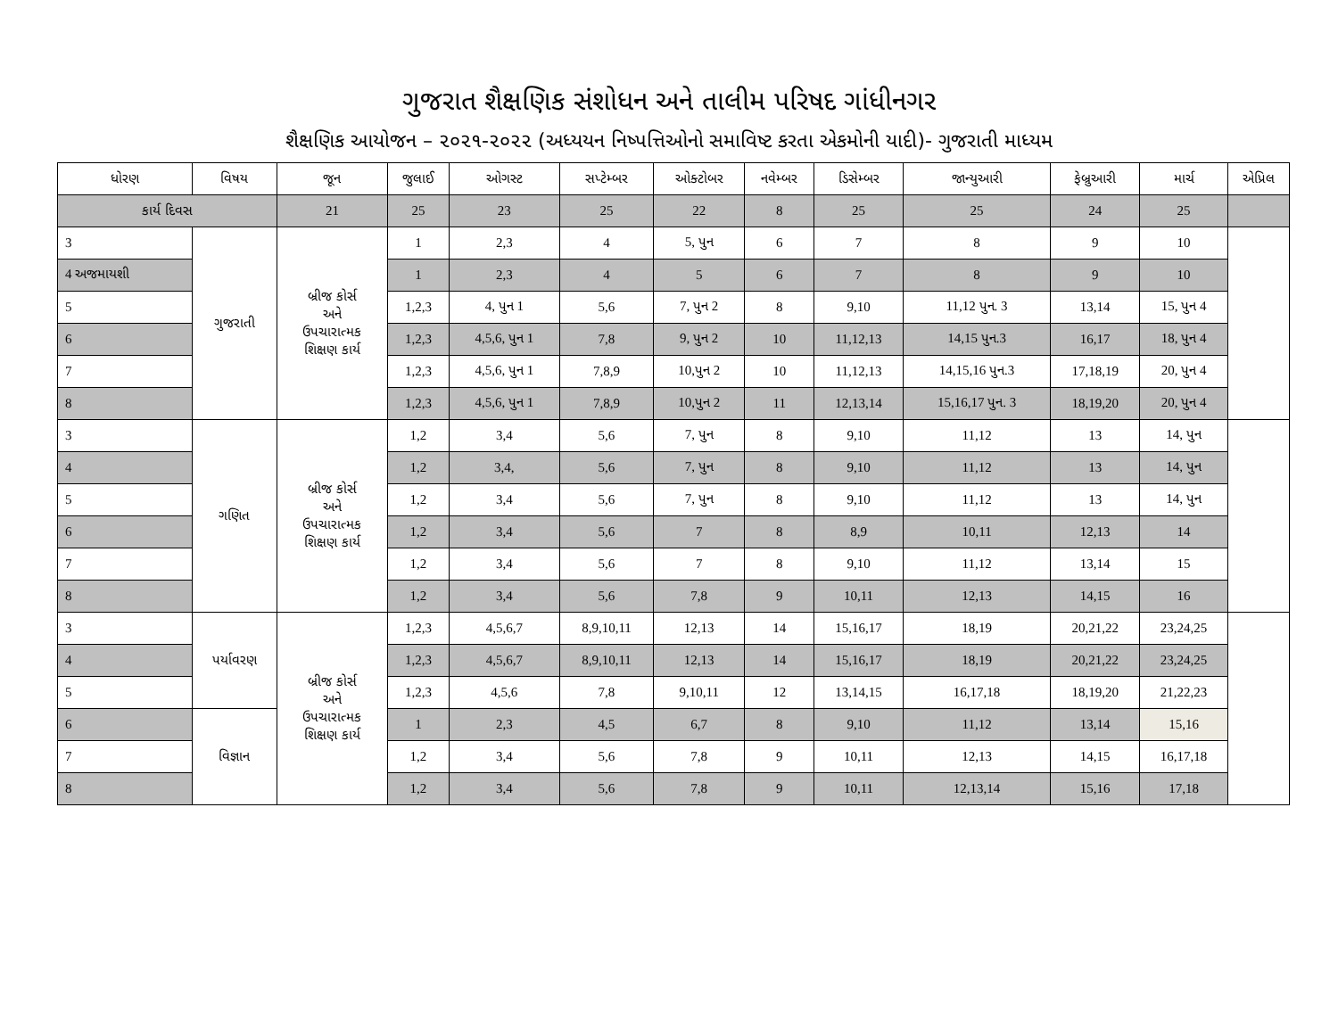ગુજરાત શૈક્ષણિક સંશોધન અને તાલીમ પરિષદ ગાંધીનગર
શૈક્ષણિક આયોજન – ૨૦૨૧-૨૦૨૨ (અધ્યયન નિષ્પત્તિઓનો સમાવિષ્ટ કરતા એકમોની યાદી)- ગુજરાતી માધ્યમ
| ધોરણ | વિષય | જૂન | જુલાઈ | ઓગસ્ટ | સપ્ટેમ્બર | ઓક્ટોબર | નવેમ્બર | ડિસેમ્બર | જાન્યુઆરી | ફેબ્રુઆરી | માર્ચ | એપ્રિલ |
| --- | --- | --- | --- | --- | --- | --- | --- | --- | --- | --- | --- | --- |
| કાર્ય દિવસ | | 21 | 25 | 23 | 25 | 22 | 8 | 25 | 25 | 24 | 25 | |
| 3 | ગુજરાતી | બ્રીજ કોર્સ અને ઉપચારાત્મક શિક્ષણ કાર્ય | 1 | 2,3 | 4 | 5, પુન | 6 | 7 | 8 | 9 | 10 | |
| 4 અજમાયશી | | | 1 | 2,3 | 4 | 5 | 6 | 7 | 8 | 9 | 10 | |
| 5 | | | 1,2,3 | 4, પુન 1 | 5,6 | 7, પુન 2 | 8 | 9,10 | 11,12 પુન. 3 | 13,14 | 15, પુન 4 | |
| 6 | | | 1,2,3 | 4,5,6, પુન 1 | 7,8 | 9, પુન 2 | 10 | 11,12,13 | 14,15 પુન.3 | 16,17 | 18, પુન 4 | |
| 7 | | | 1,2,3 | 4,5,6, પુન 1 | 7,8,9 | 10,પુન 2 | 10 | 11,12,13 | 14,15,16 પુન.3 | 17,18,19 | 20, પુન 4 | |
| 8 | | | 1,2,3 | 4,5,6, પુન 1 | 7,8,9 | 10,પુન 2 | 11 | 12,13,14 | 15,16,17 પુન. 3 | 18,19,20 | 20, પુન 4 | |
| 3 | ગણિત | બ્રીજ કોર્સ અને ઉપચારાત્મક શિક્ષણ કાર્ય | 1,2 | 3,4 | 5,6 | 7, પુન | 8 | 9,10 | 11,12 | 13 | 14, પુન | |
| 4 | | | 1,2 | 3,4, | 5,6 | 7, પુન | 8 | 9,10 | 11,12 | 13 | 14, પુન | |
| 5 | | | 1,2 | 3,4 | 5,6 | 7, પુન | 8 | 9,10 | 11,12 | 13 | 14, પુન | |
| 6 | | | 1,2 | 3,4 | 5,6 | 7 | 8 | 8,9 | 10,11 | 12,13 | 14 | |
| 7 | | | 1,2 | 3,4 | 5,6 | 7 | 8 | 9,10 | 11,12 | 13,14 | 15 | |
| 8 | | | 1,2 | 3,4 | 5,6 | 7,8 | 9 | 10,11 | 12,13 | 14,15 | 16 | |
| 3 | પર્યાવરણ | બ્રીજ કોર્સ અને ઉપચારાત્મક શિક્ષણ કાર્ય | 1,2,3 | 4,5,6,7 | 8,9,10,11 | 12,13 | 14 | 15,16,17 | 18,19 | 20,21,22 | 23,24,25 | |
| 4 | | | 1,2,3 | 4,5,6,7 | 8,9,10,11 | 12,13 | 14 | 15,16,17 | 18,19 | 20,21,22 | 23,24,25 | |
| 5 | | | 1,2,3 | 4,5,6 | 7,8 | 9,10,11 | 12 | 13,14,15 | 16,17,18 | 18,19,20 | 21,22,23 | |
| 6 | વિજ્ઞાન | | 1 | 2,3 | 4,5 | 6,7 | 8 | 9,10 | 11,12 | 13,14 | 15,16 | |
| 7 | | | 1,2 | 3,4 | 5,6 | 7,8 | 9 | 10,11 | 12,13 | 14,15 | 16,17,18 | |
| 8 | | | 1,2 | 3,4 | 5,6 | 7,8 | 9 | 10,11 | 12,13,14 | 15,16 | 17,18 | |